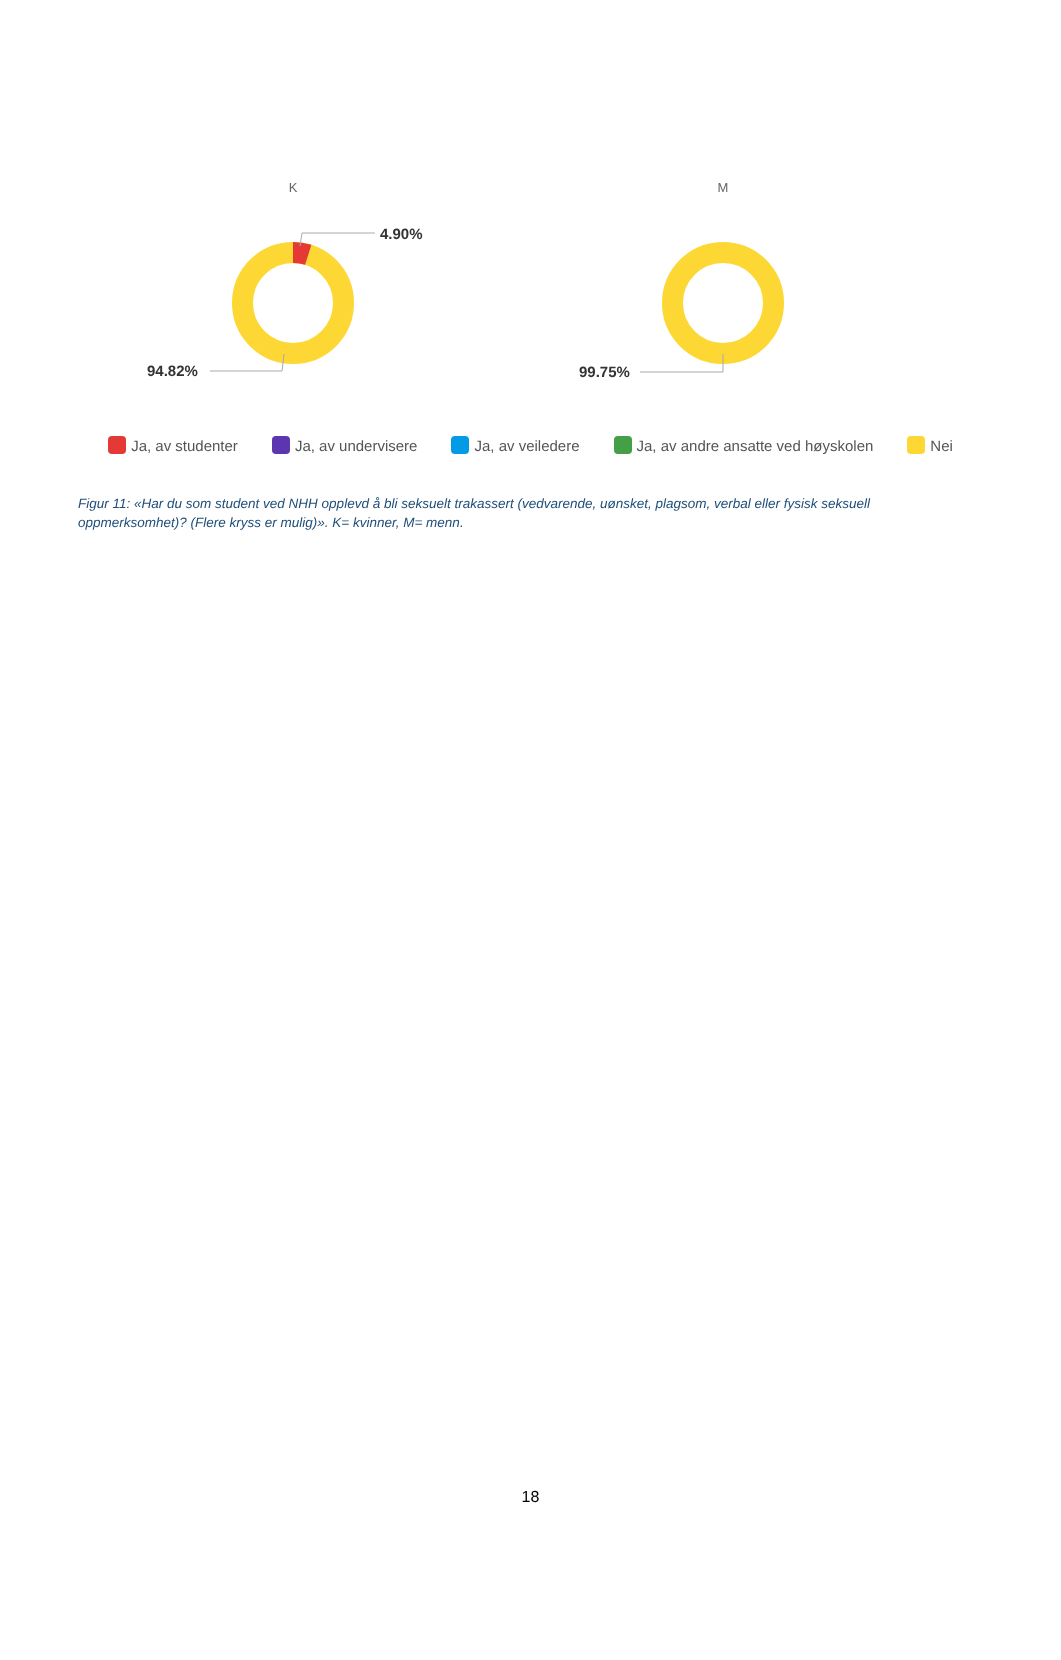K
M
4.90%
94.82%
99.75%
Ja, av studenter Ja, av undervisere Ja, av veiledere Ja, av andre ansatte ved høyskolen Nei
Figur 11: «Har du som student ved NHH opplevd å bli seksuelt trakassert (vedvarende, uønsket, plagsom, verbal eller fysisk seksuell oppmerksomhet)? (Flere kryss er mulig)». K= kvinner, M= menn.
18